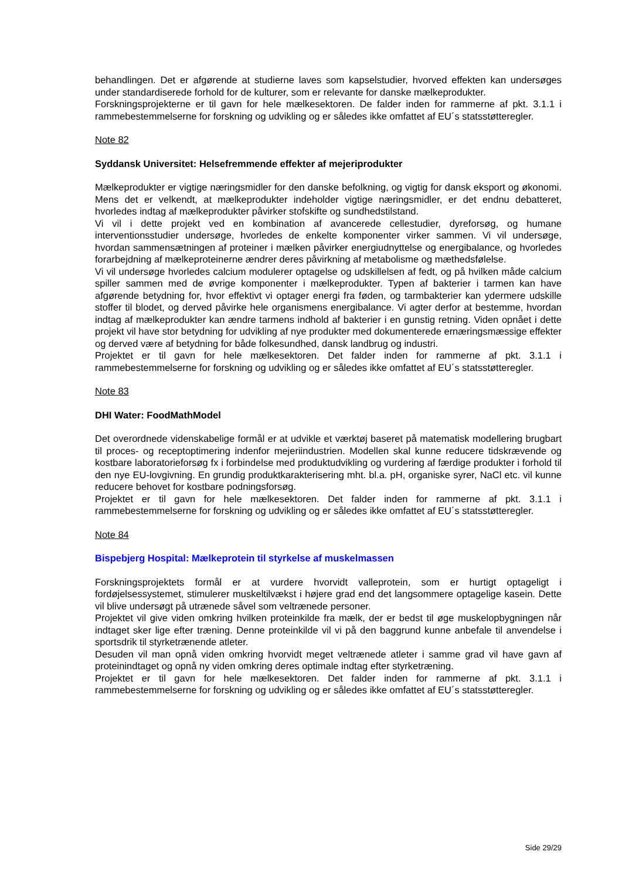behandlingen. Det er afgørende at studierne laves som kapselstudier, hvorved effekten kan undersøges under standardiserede forhold for de kulturer, som er relevante for danske mælkeprodukter.
Forskningsprojekterne er til gavn for hele mælkesektoren. De falder inden for rammerne af pkt. 3.1.1 i rammebestemmelserne for forskning og udvikling og er således ikke omfattet af EU´s statsstøtteregler.
Note 82
Syddansk Universitet: Helsefremmende effekter af mejeriprodukter
Mælkeprodukter er vigtige næringsmidler for den danske befolkning, og vigtig for dansk eksport og økonomi. Mens det er velkendt, at mælkeprodukter indeholder vigtige næringsmidler, er det endnu debatteret, hvorledes indtag af mælkeprodukter påvirker stofskifte og sundhedstilstand.
Vi vil i dette projekt ved en kombination af avancerede cellestudier, dyreforsøg, og humane interventionsstudier undersøge, hvorledes de enkelte komponenter virker sammen. Vi vil undersøge, hvordan sammensætningen af proteiner i mælken påvirker energiudnyttelse og energibalance, og hvorledes forarbejdning af mælkeproteinerne ændrer deres påvirkning af metabolisme og mæthedsfølelse.
Vi vil undersøge hvorledes calcium modulerer optagelse og udskillelsen af fedt, og på hvilken måde calcium spiller sammen med de øvrige komponenter i mælkeprodukter. Typen af bakterier i tarmen kan have afgørende betydning for, hvor effektivt vi optager energi fra føden, og tarmbakterier kan ydermere udskille stoffer til blodet, og derved påvirke hele organismens energibalance. Vi agter derfor at bestemme, hvordan indtag af mælkeprodukter kan ændre tarmens indhold af bakterier i en gunstig retning. Viden opnået i dette projekt vil have stor betydning for udvikling af nye produkter med dokumenterede ernæringsmæssige effekter og derved være af betydning for både folkesundhed, dansk landbrug og industri.
Projektet er til gavn for hele mælkesektoren. Det falder inden for rammerne af pkt. 3.1.1 i rammebestemmelserne for forskning og udvikling og er således ikke omfattet af EU´s statsstøtteregler.
Note 83
DHI Water: FoodMathModel
Det overordnede videnskabelige formål er at udvikle et værktøj baseret på matematisk modellering brugbart til proces- og receptoptimering indenfor mejeriindustrien. Modellen skal kunne reducere tidskrævende og kostbare laboratorieforsøg fx i forbindelse med produktudvikling og vurdering af færdige produkter i forhold til den nye EU-lovgivning. En grundig produktkarakterisering mht. bl.a. pH, organiske syrer, NaCl etc. vil kunne reducere behovet for kostbare podningsforsøg.
Projektet er til gavn for hele mælkesektoren. Det falder inden for rammerne af pkt. 3.1.1 i rammebestemmelserne for forskning og udvikling og er således ikke omfattet af EU´s statsstøtteregler.
Note 84
Bispebjerg Hospital: Mælkeprotein til styrkelse af muskelmassen
Forskningsprojektets formål er at vurdere hvorvidt valleprotein, som er hurtigt optageligt i fordøjelsessystemet, stimulerer muskeltilvækst i højere grad end det langsommere optagelige kasein. Dette vil blive undersøgt på utrænede såvel som veltrænede personer.
Projektet vil give viden omkring hvilken proteinkilde fra mælk, der er bedst til øge muskelopbygningen når indtaget sker lige efter træning. Denne proteinkilde vil vi på den baggrund kunne anbefale til anvendelse i sportsdrik til styrketrænende atleter.
Desuden vil man opnå viden omkring hvorvidt meget veltrænede atleter i samme grad vil have gavn af proteinindtaget og opnå ny viden omkring deres optimale indtag efter styrketræning.
Projektet er til gavn for hele mælkesektoren. Det falder inden for rammerne af pkt. 3.1.1 i rammebestemmelserne for forskning og udvikling og er således ikke omfattet af EU´s statsstøtteregler.
Side 29/29